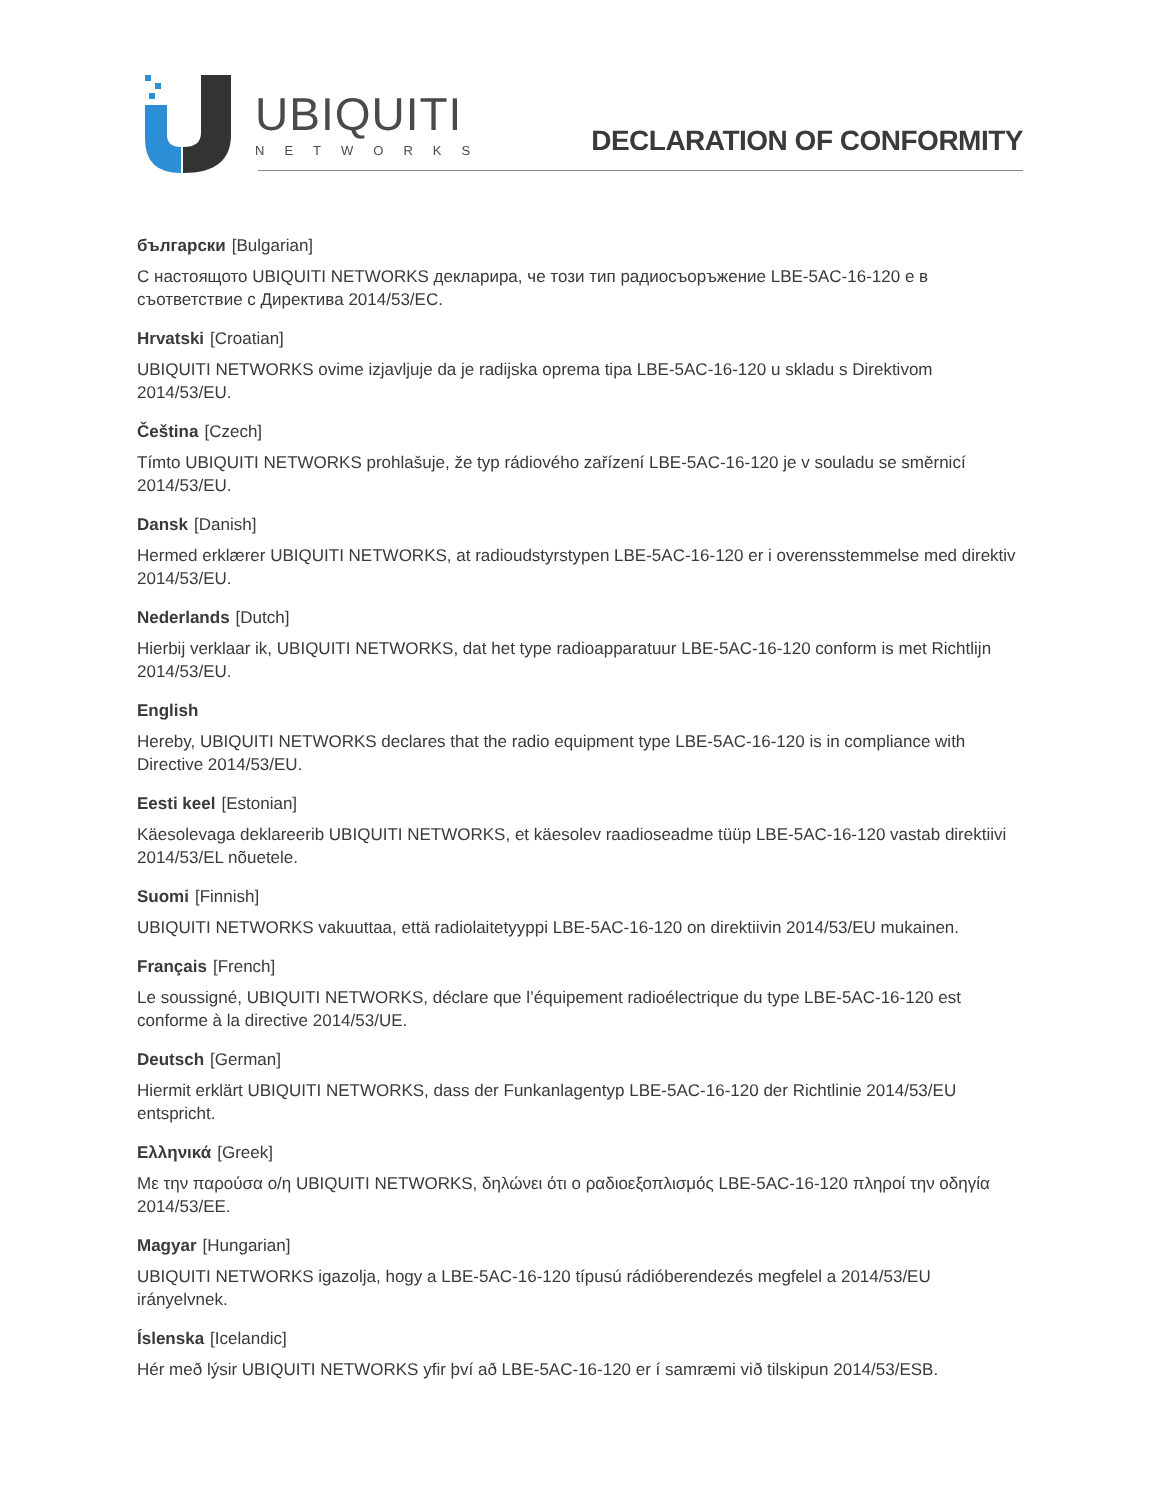UBIQUITI
NETWORKS
DECLARATION OF CONFORMITY
български [Bulgarian]
С настоящото UBIQUITI NETWORKS декларира, че този тип радиосъоръжение LBE-5AC-16-120 е в съответствие с Директива 2014/53/ЕС.
Hrvatski [Croatian]
UBIQUITI NETWORKS ovime izjavljuje da je radijska oprema tipa LBE-5AC-16-120 u skladu s Direktivom 2014/53/EU.
Čeština [Czech]
Tímto UBIQUITI NETWORKS prohlašuje, že typ rádiového zařízení LBE-5AC-16-120 je v souladu se směrnicí 2014/53/EU.
Dansk [Danish]
Hermed erklærer UBIQUITI NETWORKS, at radioudstyrstypen LBE-5AC-16-120 er i overensstemmelse med direktiv 2014/53/EU.
Nederlands [Dutch]
Hierbij verklaar ik, UBIQUITI NETWORKS, dat het type radioapparatuur LBE-5AC-16-120 conform is met Richtlijn 2014/53/EU.
English
Hereby, UBIQUITI NETWORKS declares that the radio equipment type LBE-5AC-16-120 is in compliance with Directive 2014/53/EU.
Eesti keel [Estonian]
Käesolevaga deklareerib UBIQUITI NETWORKS, et käesolev raadioseadme tüüp LBE-5AC-16-120 vastab direktiivi 2014/53/EL nõuetele.
Suomi [Finnish]
UBIQUITI NETWORKS vakuuttaa, että radiolaitetyyppi LBE-5AC-16-120 on direktiivin 2014/53/EU mukainen.
Français [French]
Le soussigné, UBIQUITI NETWORKS, déclare que l’équipement radioélectrique du type LBE-5AC-16-120 est conforme à la directive 2014/53/UE.
Deutsch [German]
Hiermit erklärt UBIQUITI NETWORKS, dass der Funkanlagentyp LBE-5AC-16-120 der Richtlinie 2014/53/EU entspricht.
Ελληνικά [Greek]
Με την παρούσα ο/η UBIQUITI NETWORKS, δηλώνει ότι ο ραδιοεξοπλισμός LBE-5AC-16-120 πληροί την οδηγία 2014/53/ΕΕ.
Magyar [Hungarian]
UBIQUITI NETWORKS igazolja, hogy a LBE-5AC-16-120 típusú rádióberendezés megfelel a 2014/53/EU irányelvnek.
Íslenska [Icelandic]
Hér með lýsir UBIQUITI NETWORKS yfir því að LBE-5AC-16-120 er í samræmi við tilskipun 2014/53/ESB.